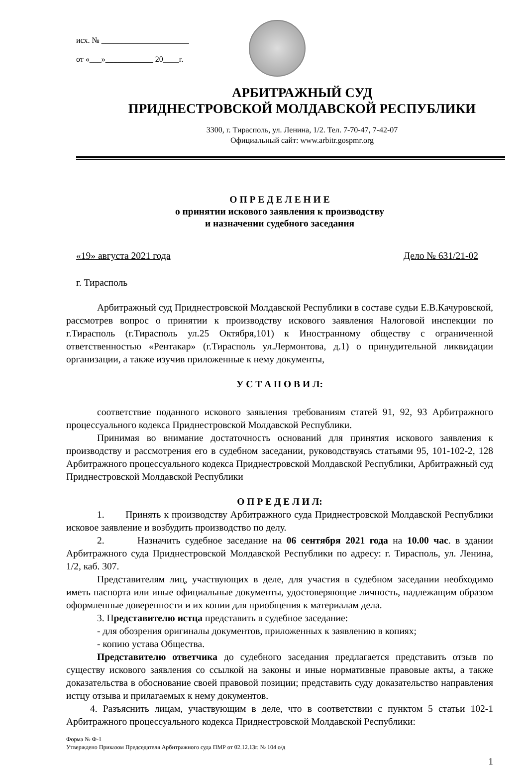исх. № ______________________
от «___»____________ 20____г.
АРБИТРАЖНЫЙ СУД
ПРИДНЕСТРОВСКОЙ МОЛДАВСКОЙ РЕСПУБЛИКИ
3300, г. Тирасполь, ул. Ленина, 1/2. Тел. 7-70-47, 7-42-07
Официальный сайт: www.arbitr.gospmr.org
О П Р Е Д Е Л Е Н И Е
о принятии искового заявления к производству
и назначении судебного заседания
«19» августа 2021 года Дело № 631/21-02
г. Тирасполь
Арбитражный суд Приднестровской Молдавской Республики в составе судьи Е.В.Качуровской, рассмотрев вопрос о принятии к производству искового заявления Налоговой инспекции по г.Тирасполь (г.Тирасполь ул.25 Октября,101) к Иностранному обществу с ограниченной ответственностью «Рентакар» (г.Тирасполь ул.Лермонтова, д.1) о принудительной ликвидации организации, а также изучив приложенные к нему документы,
У С Т А Н О В И Л:
соответствие поданного искового заявления требованиям статей 91, 92, 93 Арбитражного процессуального кодекса Приднестровской Молдавской Республики.
Принимая во внимание достаточность оснований для принятия искового заявления к производству и рассмотрения его в судебном заседании, руководствуясь статьями 95, 101-102-2, 128 Арбитражного процессуального кодекса Приднестровской Молдавской Республики, Арбитражный суд Приднестровской Молдавской Республики
О П Р Е Д Е Л И Л:
1. Принять к производству Арбитражного суда Приднестровской Молдавской Республики исковое заявление и возбудить производство по делу.
2. Назначить судебное заседание на 06 сентября 2021 года на 10.00 час. в здании Арбитражного суда Приднестровской Молдавской Республики по адресу: г. Тирасполь, ул. Ленина, 1/2, каб. 307.
Представителям лиц, участвующих в деле, для участия в судебном заседании необходимо иметь паспорта или иные официальные документы, удостоверяющие личность, надлежащим образом оформленные доверенности и их копии для приобщения к материалам дела.
3. Представителю истца представить в судебное заседание:
- для обозрения оригиналы документов, приложенных к заявлению в копиях;
- копию устава Общества.
Представителю ответчика до судебного заседания предлагается представить отзыв по существу искового заявления со ссылкой на законы и иные нормативные правовые акты, а также доказательства в обоснование своей правовой позиции; представить суду доказательство направления истцу отзыва и прилагаемых к нему документов.
4. Разъяснить лицам, участвующим в деле, что в соответствии с пунктом 5 статьи 102-1 Арбитражного процессуального кодекса Приднестровской Молдавской Республики:
Форма № Ф-1
Утверждено Приказом Председателя Арбитражного суда ПМР от 02.12.13г. № 104 о/д
1